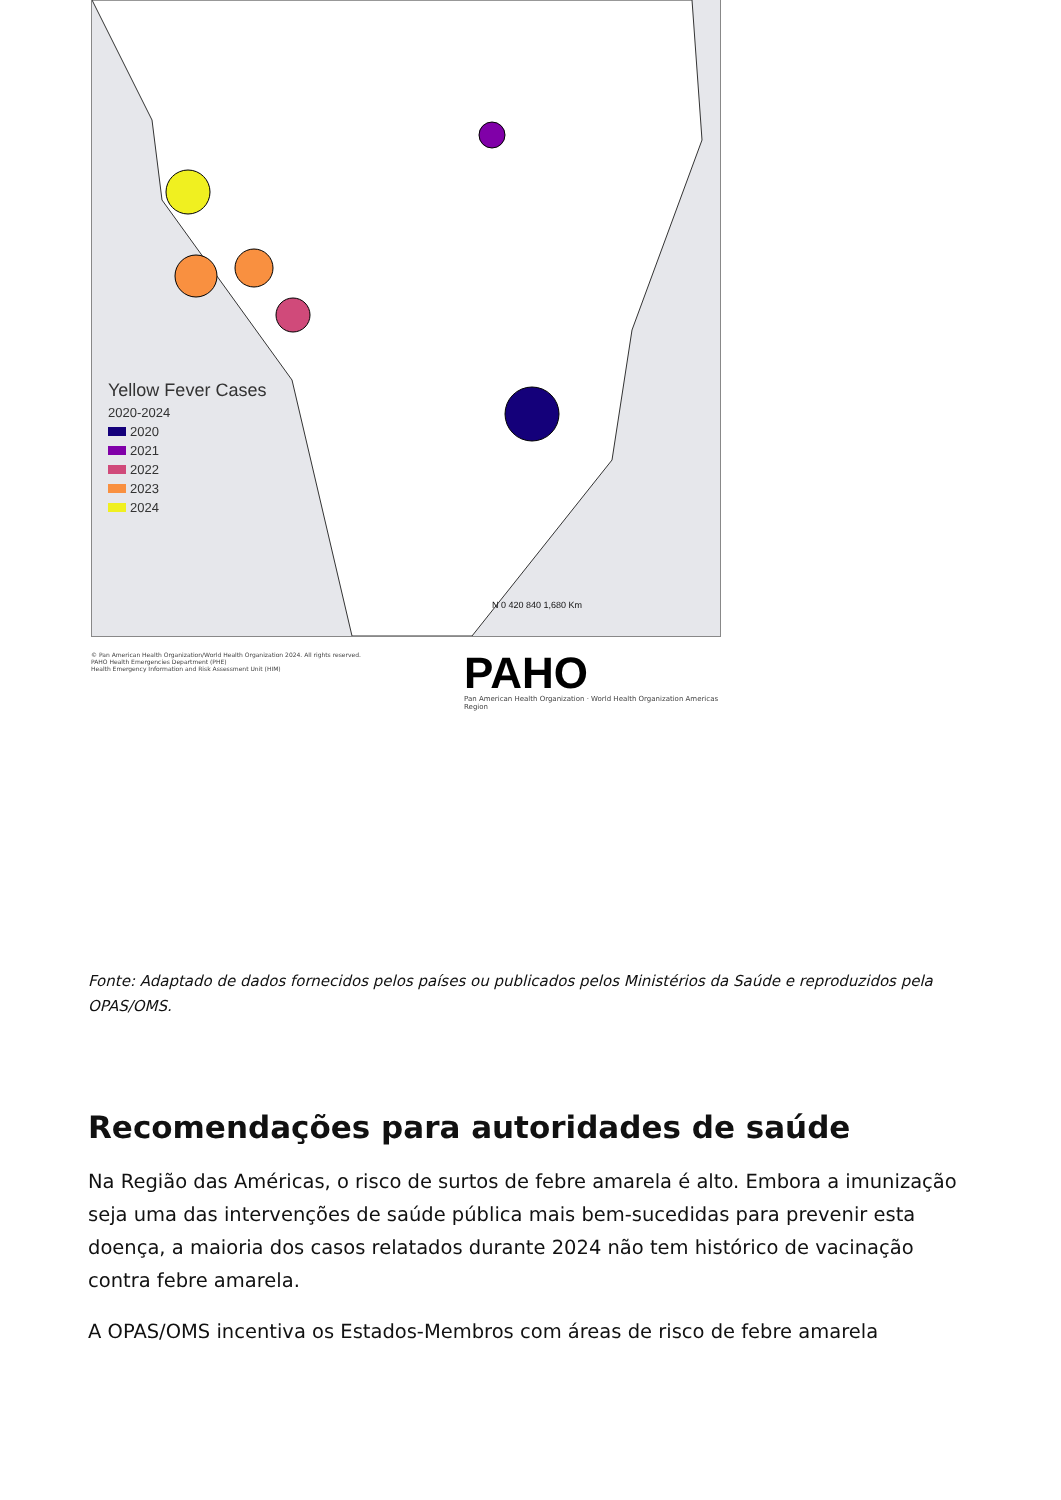Yellow Fever Cases
2020-2024
2020
2021
2022
2023
2024
N 0 420 840 1,680 Km
© Pan American Health Organization/World Health Organization 2024. All rights reserved.
PAHO Health Emergencies Department (PHE)
Health Emergency Information and Risk Assessment Unit (HIM)
PAHO
Pan American Health Organization · World Health Organization Americas Region
Fonte: Adaptado de dados fornecidos pelos países ou publicados pelos Ministérios da Saúde e reproduzidos pela OPAS/OMS.
Recomendações para autoridades de saúde
Na Região das Américas, o risco de surtos de febre amarela é alto. Embora a imunização seja uma das intervenções de saúde pública mais bem-sucedidas para prevenir esta doença, a maioria dos casos relatados durante 2024 não tem histórico de vacinação contra febre amarela.
A OPAS/OMS incentiva os Estados-Membros com áreas de risco de febre amarela